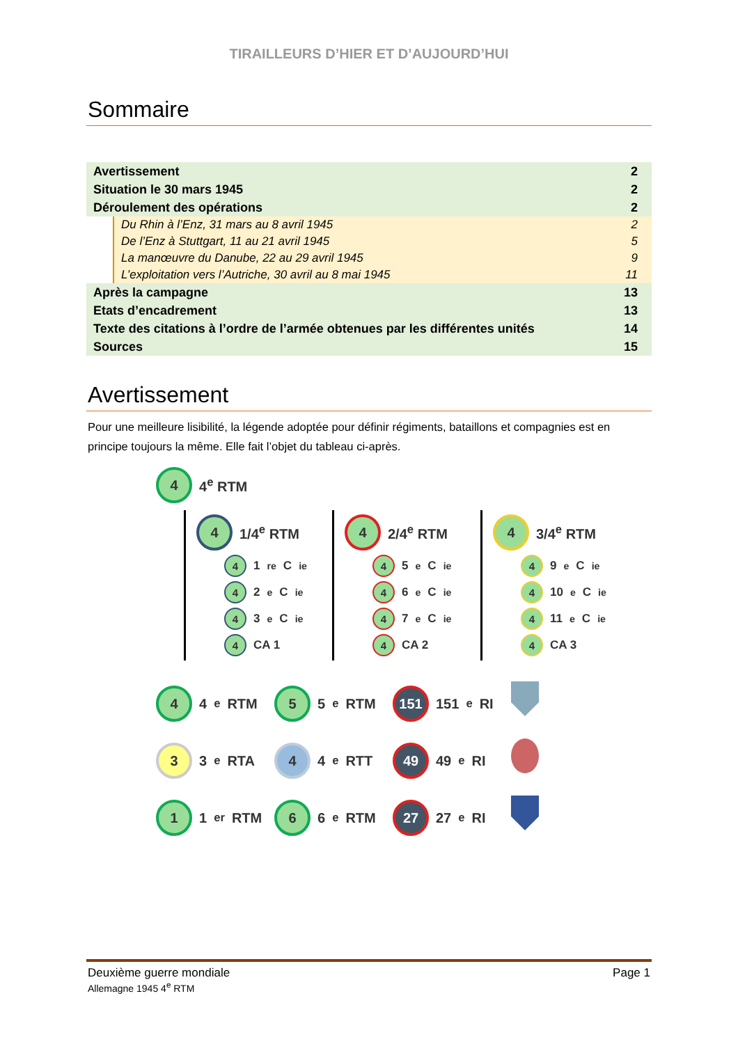TIRAILLEURS D’HIER ET D’AUJOURD’HUI
Sommaire
Avertissement 2
Situation le 30 mars 1945 2
Déroulement des opérations 2
Du Rhin à l’Enz, 31 mars au 8 avril 1945 2
De l’Enz à Stuttgart, 11 au 21 avril 1945 5
La manœuvre du Danube, 22 au 29 avril 1945 9
L’exploitation vers l’Autriche, 30 avril au 8 mai 1945 11
Après la campagne 13
Etats d’encadrement 13
Texte des citations à l’ordre de l’armée obtenues par les différentes unités 14
Sources 15
Avertissement
Pour une meilleure lisibilité, la légende adoptée pour définir régiments, bataillons et compagnies est en principe toujours la même. Elle fait l’objet du tableau ci-après.
4
4<sup>e</sup> RTM
4
1/4<sup>e</sup> RTM
4
1<sup>re</sup> C<sup>ie</sup>
4
2<sup>e</sup> C<sup>ie</sup>
4
3<sup>e</sup> C<sup>ie</sup>
4
CA 1
4
2/4<sup>e</sup> RTM
4
5<sup>e</sup> C<sup>ie</sup>
4
6<sup>e</sup> C<sup>ie</sup>
4
7<sup>e</sup> C<sup>ie</sup>
4
CA 2
4
3/4<sup>e</sup> RTM
4
9<sup>e</sup> C<sup>ie</sup>
4
10<sup>e</sup> C<sup>ie</sup>
4
11<sup>e</sup> C<sup>ie</sup>
4
CA 3
4
4<sup>e</sup> RTM
5
5<sup>e</sup> RTM
151
151<sup>e</sup> RI
3
3<sup>e</sup> RTA
4
4<sup>e</sup> RTT
49
49<sup>e</sup> RI
1
1<sup>er</sup> RTM
6
6<sup>e</sup> RTM
27
27<sup>e</sup> RI
Deuxième guerre mondiale Page 1
Allemagne 1945 4<sup>e</sup> RTM